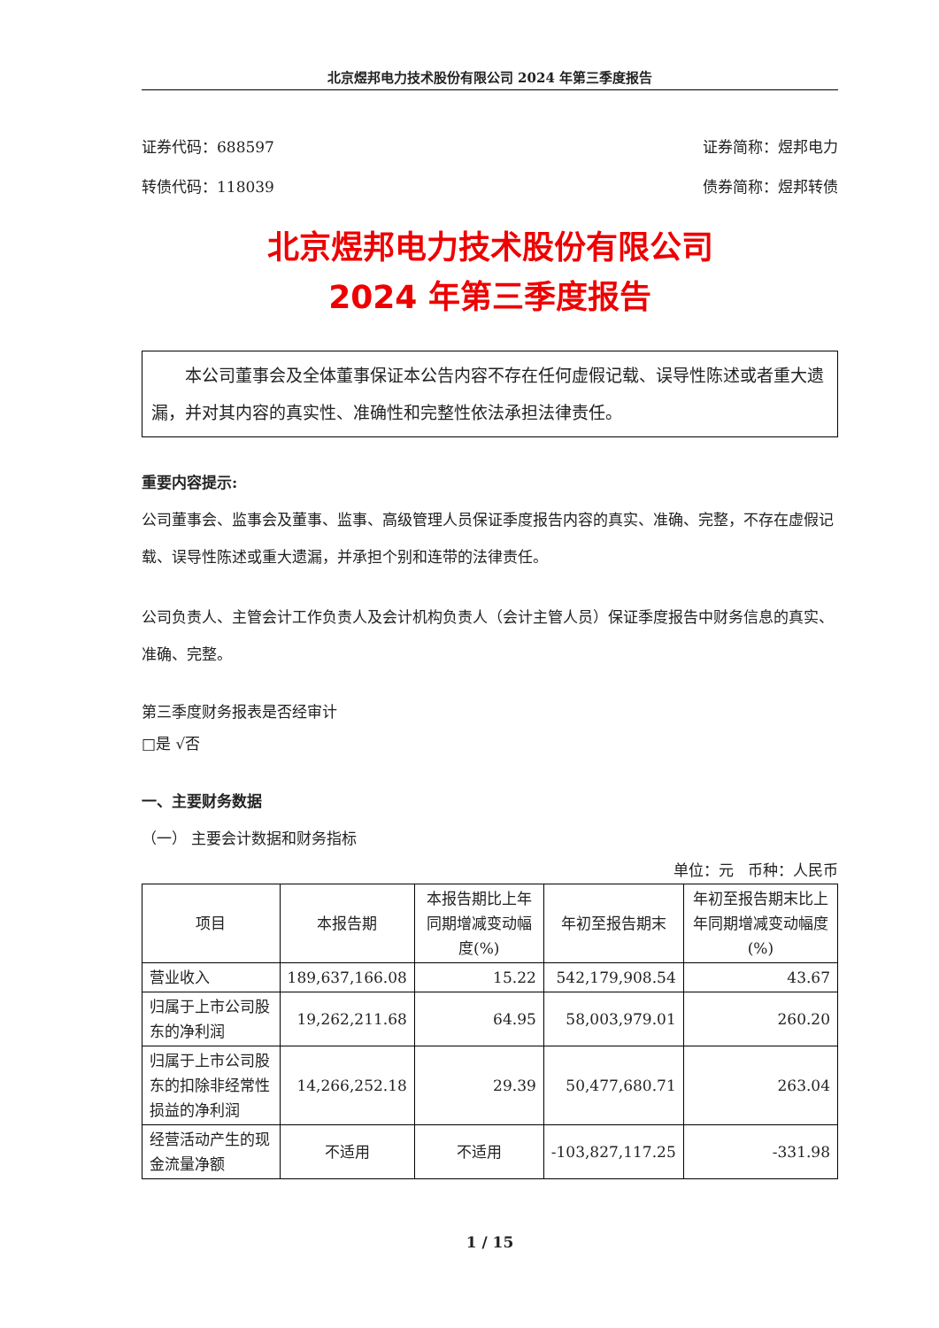北京煜邦电力技术股份有限公司 2024 年第三季度报告
证券代码：688597 证券简称：煜邦电力
转债代码：118039 债券简称：煜邦转债
北京煜邦电力技术股份有限公司
2024 年第三季度报告
  本公司董事会及全体董事保证本公告内容不存在任何虚假记载、误导性陈述或者重大遗漏，并对其内容的真实性、准确性和完整性依法承担法律责任。
重要内容提示:
公司董事会、监事会及董事、监事、高级管理人员保证季度报告内容的真实、准确、完整，不存在虚假记载、误导性陈述或重大遗漏，并承担个别和连带的法律责任。
公司负责人、主管会计工作负责人及会计机构负责人（会计主管人员）保证季度报告中财务信息的真实、准确、完整。
第三季度财务报表是否经审计
□是 √否
一、主要财务数据
（一） 主要会计数据和财务指标
单位：元 币种：人民币
| 项目 | 本报告期 | 本报告期比上年同期增减变动幅度(%) | 年初至报告期末 | 年初至报告期末比上年同期增减变动幅度(%) |
| --- | --- | --- | --- | --- |
| 营业收入 | 189,637,166.08 | 15.22 | 542,179,908.54 | 43.67 |
| 归属于上市公司股东的净利润 | 19,262,211.68 | 64.95 | 58,003,979.01 | 260.20 |
| 归属于上市公司股东的扣除非经常性损益的净利润 | 14,266,252.18 | 29.39 | 50,477,680.71 | 263.04 |
| 经营活动产生的现金流量净额 | 不适用 | 不适用 | -103,827,117.25 | -331.98 |
1 / 15